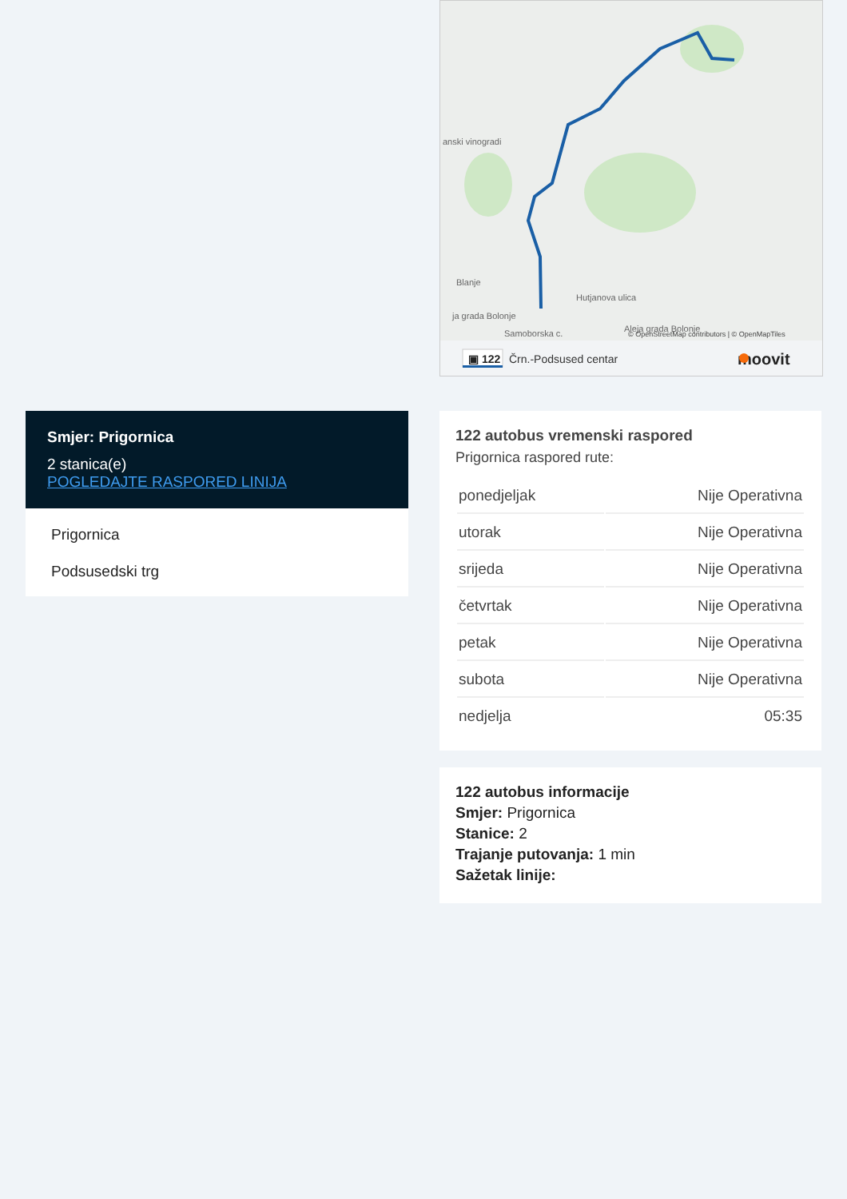Blanje
Hutjanova ulica
ja grada Bolonje
Samoborska c.
Aleja grada Bolonje
anski vinogradi
© OpenStreetMap contributors | © OpenMapTiles
▣ 122
Črn.-Podsused centar
moovit
Smjer: Prigornica
2 stanica(e)
POGLEDAJTE RASPORED LINIJA
Prigornica
Podsusedski trg
122 autobus vremenski raspored
Prigornica raspored rute:
| ponedjeljak | Nije Operativna |
| utorak | Nije Operativna |
| srijeda | Nije Operativna |
| četvrtak | Nije Operativna |
| petak | Nije Operativna |
| subota | Nije Operativna |
| nedjelja | 05:35 |
122 autobus informacije
Smjer: Prigornica
Stanice: 2
Trajanje putovanja: 1 min
Sažetak linije: